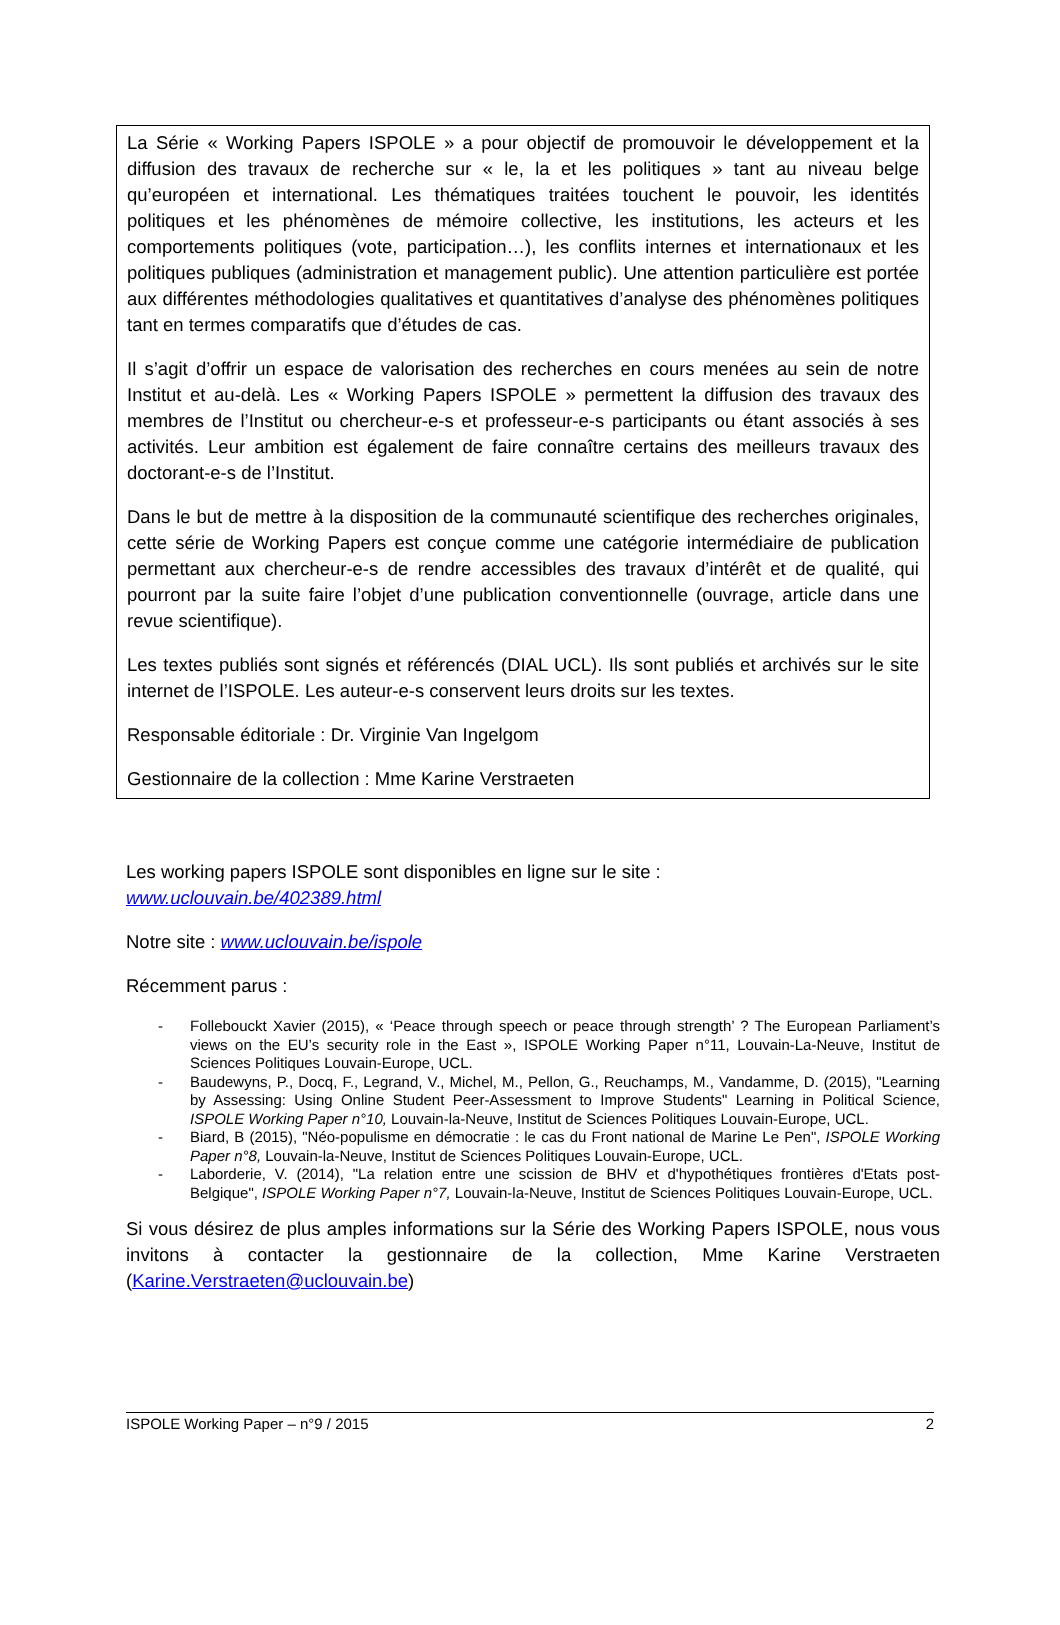La Série « Working Papers ISPOLE » a pour objectif de promouvoir le développement et la diffusion des travaux de recherche sur « le, la et les politiques » tant au niveau belge qu’européen et international. Les thématiques traitées touchent le pouvoir, les identités politiques et les phénomènes de mémoire collective, les institutions, les acteurs et les comportements politiques (vote, participation…), les conflits internes et internationaux et les politiques publiques (administration et management public). Une attention particulière est portée aux différentes méthodologies qualitatives et quantitatives d’analyse des phénomènes politiques tant en termes comparatifs que d’études de cas.
Il s’agit d’offrir un espace de valorisation des recherches en cours menées au sein de notre Institut et au-delà. Les « Working Papers ISPOLE » permettent la diffusion des travaux des membres de l’Institut ou chercheur-e-s et professeur-e-s participants ou étant associés à ses activités. Leur ambition est également de faire connaître certains des meilleurs travaux des doctorant-e-s de l’Institut.
Dans le but de mettre à la disposition de la communauté scientifique des recherches originales, cette série de Working Papers est conçue comme une catégorie intermédiaire de publication permettant aux chercheur-e-s de rendre accessibles des travaux d’intérêt et de qualité, qui pourront par la suite faire l’objet d’une publication conventionnelle (ouvrage, article dans une revue scientifique).
Les textes publiés sont signés et référencés (DIAL UCL). Ils sont publiés et archivés sur le site internet de l’ISPOLE. Les auteur-e-s conservent leurs droits sur les textes.
Responsable éditoriale : Dr. Virginie Van Ingelgom
Gestionnaire de la collection : Mme Karine Verstraeten
Les working papers ISPOLE sont disponibles en ligne sur le site :
www.uclouvain.be/402389.html
Notre site : www.uclouvain.be/ispole
Récemment parus :
- Follebouckt Xavier (2015), « ‘Peace through speech or peace through strength’ ? The European Parliament’s views on the EU’s security role in the East », ISPOLE Working Paper n°11, Louvain-La-Neuve, Institut de Sciences Politiques Louvain-Europe, UCL.
- Baudewyns, P., Docq, F., Legrand, V., Michel, M., Pellon, G., Reuchamps, M., Vandamme, D. (2015), "Learning by Assessing: Using Online Student Peer-Assessment to Improve Students" Learning in Political Science, ISPOLE Working Paper n°10, Louvain-la-Neuve, Institut de Sciences Politiques Louvain-Europe, UCL.
- Biard, B (2015), "Néo-populisme en démocratie : le cas du Front national de Marine Le Pen", ISPOLE Working Paper n°8, Louvain-la-Neuve, Institut de Sciences Politiques Louvain-Europe, UCL.
- Laborderie, V. (2014), "La relation entre une scission de BHV et d'hypothétiques frontières d'Etats post-Belgique", ISPOLE Working Paper n°7, Louvain-la-Neuve, Institut de Sciences Politiques Louvain-Europe, UCL.
Si vous désirez de plus amples informations sur la Série des Working Papers ISPOLE, nous vous invitons à contacter la gestionnaire de la collection, Mme Karine Verstraeten (Karine.Verstraeten@uclouvain.be)
ISPOLE Working Paper – n°9 / 2015 2